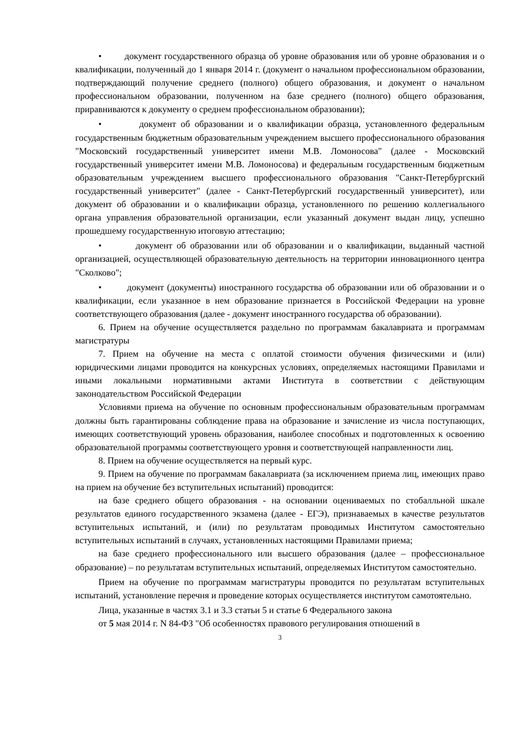• документ государственного образца об уровне образования или об уровне образования и о квалификации, полученный до 1 января 2014 г. (документ о начальном профессиональном образовании, подтверждающий получение среднего (полного) общего образования, и документ о начальном профессиональном образовании, полученном на базе среднего (полного) общего образования, приравниваются к документу о среднем профессиональном образовании);
• документ об образовании и о квалификации образца, установленного федеральным государственным бюджетным образовательным учреждением высшего профессионального образования "Московский государственный университет имени М.В. Ломоносова" (далее - Московский государственный университет имени М.В. Ломоносова) и федеральным государственным бюджетным образовательным учреждением высшего профессионального образования "Санкт-Петербургский государственный университет" (далее - Санкт-Петербургский государственный университет), или документ об образовании и о квалификации образца, установленного по решению коллегиального органа управления образовательной организации, если указанный документ выдан лицу, успешно прошедшему государственную итоговую аттестацию;
• документ об образовании или об образовании и о квалификации, выданный частной организацией, осуществляющей образовательную деятельность на территории инновационного центра "Сколково";
• документ (документы) иностранного государства об образовании или об образовании и о квалификации, если указанное в нем образование признается в Российской Федерации на уровне соответствующего образования (далее - документ иностранного государства об образовании).
6. Прием на обучение осуществляется раздельно по программам бакалавриата и программам магистратуры
7. Прием на обучение на места с оплатой стоимости обучения физическими и (или) юридическими лицами проводится на конкурсных условиях, определяемых настоящими Правилами и иными локальными нормативными актами Института в соответствии с действующим законодательством Российской Федерации
Условиями приема на обучение по основным профессиональным образовательным программам должны быть гарантированы соблюдение права на образование и зачисление из числа поступающих, имеющих соответствующий уровень образования, наиболее способных и подготовленных к освоению образовательной программы соответствующего уровня и соответствующей направленности лиц.
8. Прием на обучение осуществляется на первый курс.
9. Прием на обучение по программам бакалавриата (за исключением приема лиц, имеющих право на прием на обучение без вступительных испытаний) проводится:
на базе среднего общего образования - на основании оцениваемых по стобалльной шкале результатов единого государственного экзамена (далее - ЕГЭ), признаваемых в качестве результатов вступительных испытаний, и (или) по результатам проводимых Институтом самостоятельно вступительных испытаний в случаях, установленных настоящими Правилами приема;
на базе среднего профессионального или высшего образования (далее – профессиональное образование) – по результатам вступительных испытаний, определяемых Институтом самостоятельно.
Прием на обучение по программам магистратуры проводится по результатам вступительных испытаний, установление перечня и проведение которых осуществляется институтом самотоятельно.
Лица, указанные в частях 3.1 и 3.3 статьи 5 и статье 6 Федерального закона
от 5 мая 2014 г. N 84-ФЗ "Об особенностях правового регулирования отношений в
3